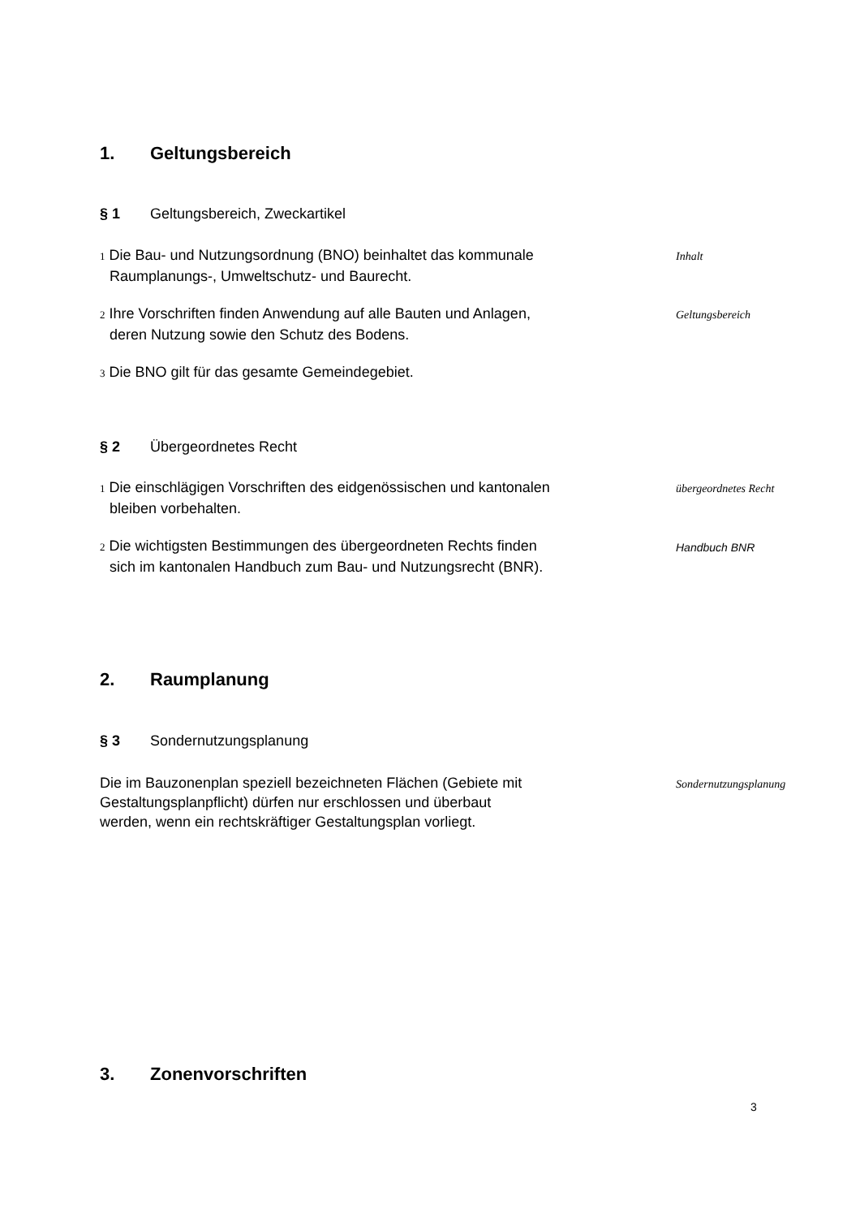1. Geltungsbereich
§ 1 Geltungsbereich, Zweckartikel
1 Die Bau- und Nutzungsordnung (BNO) beinhaltet das kommunale
Raumplanungs-, Umweltschutz- und Baurecht.
Inhalt
2 Ihre Vorschriften finden Anwendung auf alle Bauten und Anlagen,
deren Nutzung sowie den Schutz des Bodens.
Geltungsbereich
3 Die BNO gilt für das gesamte Gemeindegebiet.
§ 2 Übergeordnetes Recht
1 Die einschlägigen Vorschriften des eidgenössischen und kantonalen
bleiben vorbehalten.
übergeordnetes Recht
2 Die wichtigsten Bestimmungen des übergeordneten Rechts finden
sich im kantonalen Handbuch zum Bau- und Nutzungsrecht (BNR).
Handbuch BNR
2. Raumplanung
§ 3 Sondernutzungsplanung
Die im Bauzonenplan speziell bezeichneten Flächen (Gebiete mit
Gestaltungsplanpflicht) dürfen nur erschlossen und überbaut
werden, wenn ein rechtskräftiger Gestaltungsplan vorliegt.
Sondernutzungsplanung
3. Zonenvorschriften
3